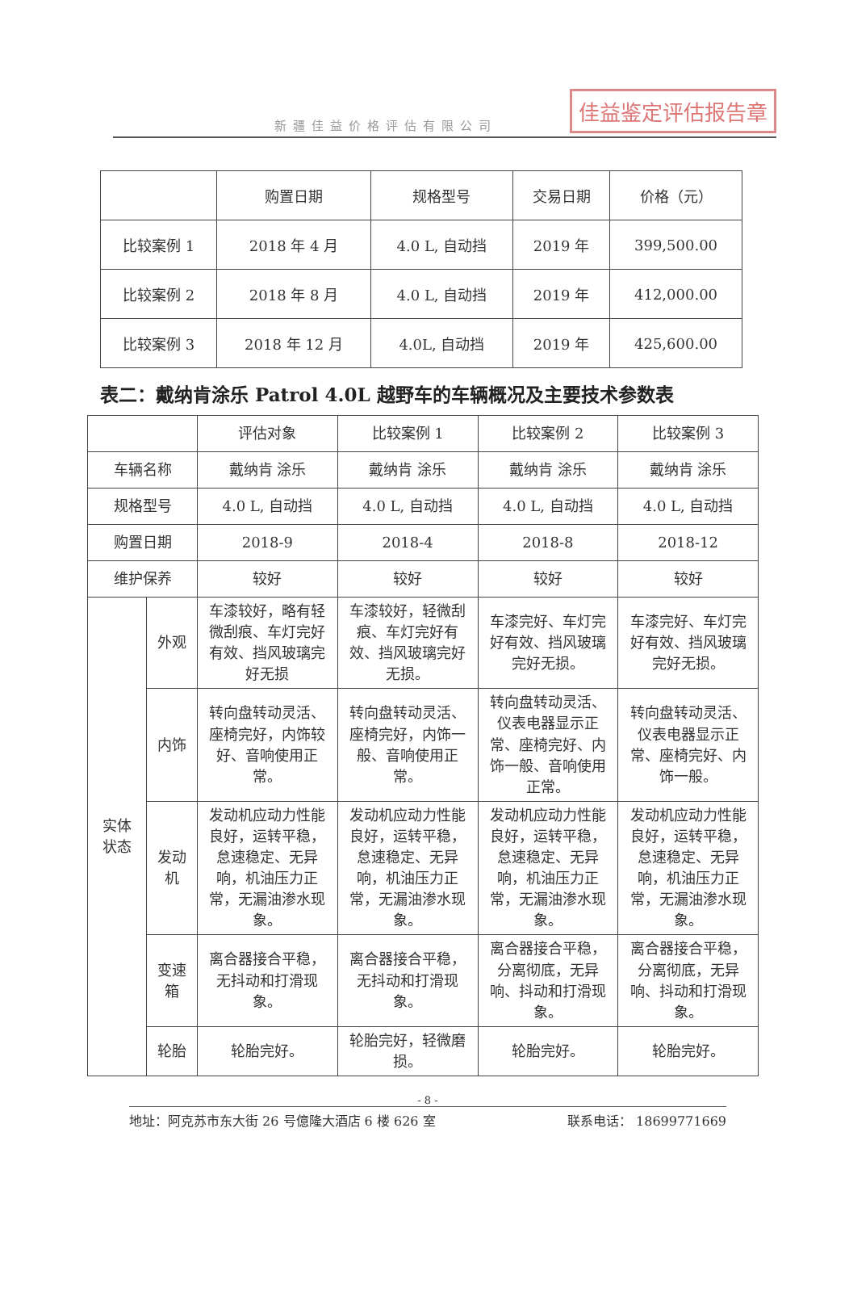新疆佳益价格评估有限公司 佳益鉴定评估报告章
| | 购置日期 | 规格型号 | 交易日期 | 价格（元） |
| --- | --- | --- | --- | --- |
| 比较案例 1 | 2018 年 4 月 | 4.0 L, 自动挡 | 2019 年 | 399,500.00 |
| 比较案例 2 | 2018 年 8 月 | 4.0 L, 自动挡 | 2019 年 | 412,000.00 |
| 比较案例 3 | 2018 年 12 月 | 4.0L, 自动挡 | 2019 年 | 425,600.00 |
表二：戴纳肯涂乐 Patrol 4.0L 越野车的车辆概况及主要技术参数表
| | | 评估对象 | 比较案例 1 | 比较案例 2 | 比较案例 3 |
| --- | --- | --- | --- | --- | --- |
| 车辆名称 | | 戴纳肯 涂乐 | 戴纳肯 涂乐 | 戴纳肯 涂乐 | 戴纳肯 涂乐 |
| 规格型号 | | 4.0 L, 自动挡 | 4.0 L, 自动挡 | 4.0 L, 自动挡 | 4.0 L, 自动挡 |
| 购置日期 | | 2018-9 | 2018-4 | 2018-8 | 2018-12 |
| 维护保养 | | 较好 | 较好 | 较好 | 较好 |
| 实体 状态 | 外观 | 车漆较好，略有轻微刮痕、车灯完好有效、挡风玻璃完好无损 | 车漆较好，轻微刮痕、车灯完好有效、挡风玻璃完好无损。 | 车漆完好、车灯完好有效、挡风玻璃完好无损。 | 车漆完好、车灯完好有效、挡风玻璃完好无损。 |
| | 内饰 | 转向盘转动灵活、座椅完好，内饰较好、音响使用正常。 | 转向盘转动灵活、座椅完好，内饰一般、音响使用正常。 | 转向盘转动灵活、仪表电器显示正常、座椅完好、内饰一般、音响使用正常。 | 转向盘转动灵活、仪表电器显示正常、座椅完好、内饰一般。 |
| | 发动 机 | 发动机应动力性能良好，运转平稳，怠速稳定、无异响，机油压力正常，无漏油渗水现象。 | 发动机应动力性能良好，运转平稳，怠速稳定、无异响，机油压力正常，无漏油渗水现象。 | 发动机应动力性能良好，运转平稳，怠速稳定、无异响，机油压力正常，无漏油渗水现象。 | 发动机应动力性能良好，运转平稳，怠速稳定、无异响，机油压力正常，无漏油渗水现象。 |
| | 变速 箱 | 离合器接合平稳，无抖动和打滑现象。 | 离合器接合平稳，无抖动和打滑现象。 | 离合器接合平稳，分离彻底，无异响、抖动和打滑现象。 | 离合器接合平稳，分离彻底，无异响、抖动和打滑现象。 |
| | 轮胎 | 轮胎完好。 | 轮胎完好，轻微磨损。 | 轮胎完好。 | 轮胎完好。 |
- 8 -
地址：阿克苏市东大街 26 号億隆大酒店 6 楼 626 室 联系电话： 18699771669